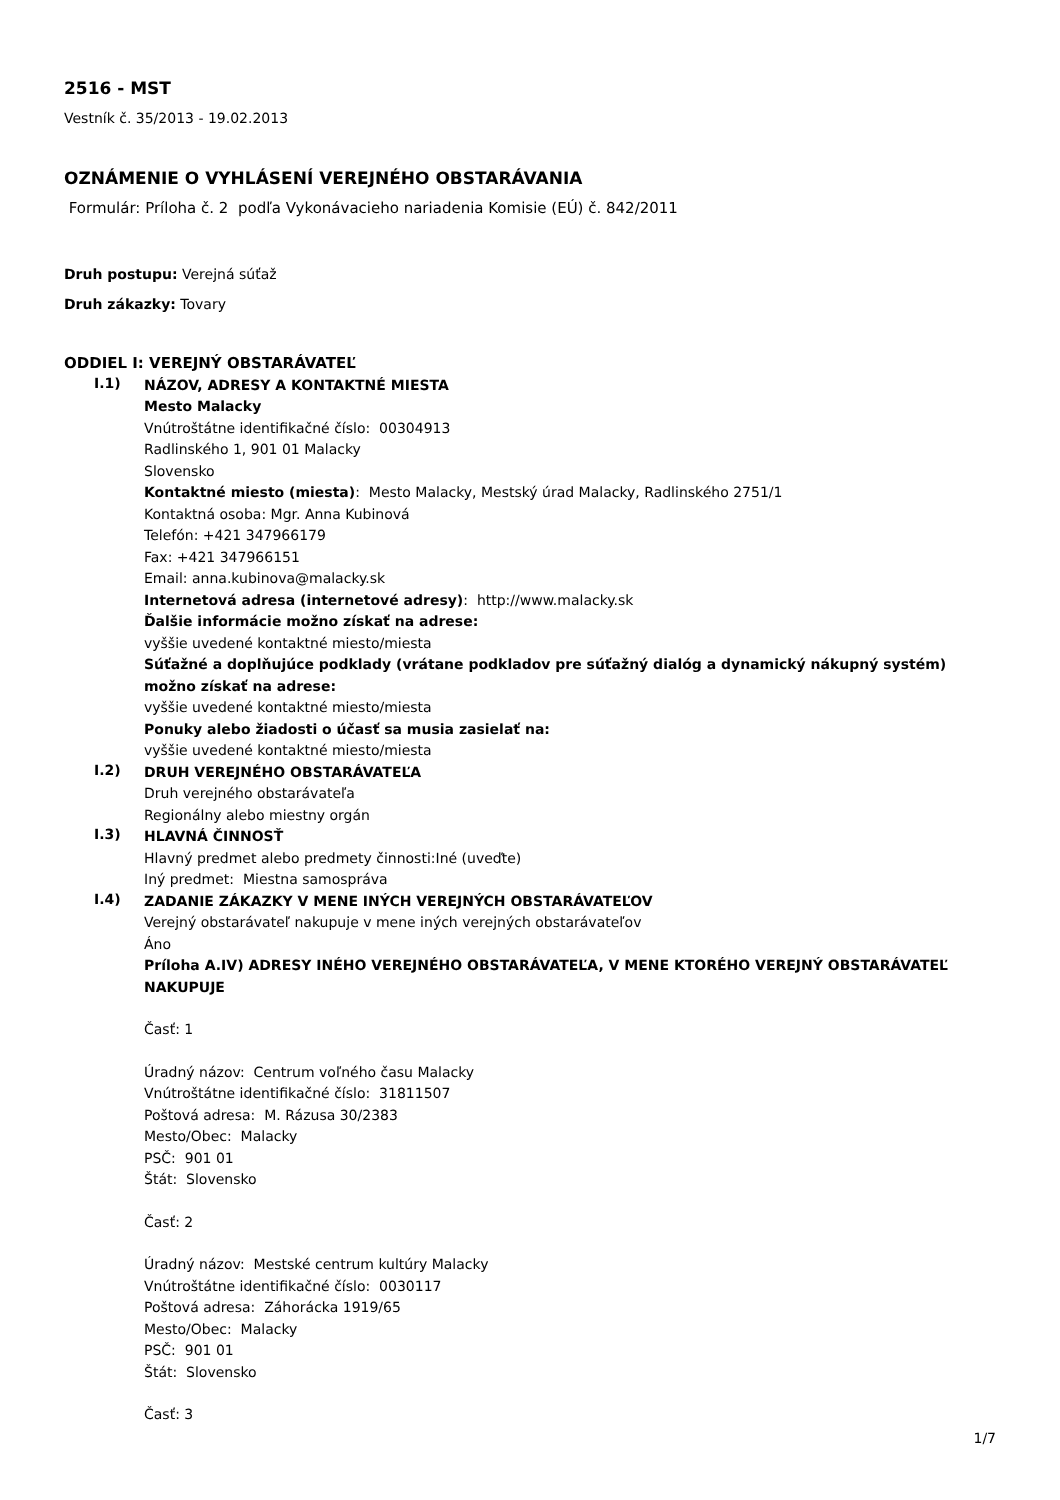2516 - MST
Vestník č. 35/2013 - 19.02.2013
OZNÁMENIE O VYHLÁSENÍ VEREJNÉHO OBSTARÁVANIA
Formulár: Príloha č. 2 podľa Vykonávacieho nariadenia Komisie (EÚ) č. 842/2011
Druh postupu: Verejná súťaž
Druh zákazky: Tovary
ODDIEL I: VEREJNÝ OBSTARÁVATEĽ
I.1)
NÁZOV, ADRESY A KONTAKTNÉ MIESTA
Mesto Malacky
Vnútroštátne identifikačné číslo: 00304913
Radlinského 1, 901 01 Malacky
Slovensko
Kontaktné miesto (miesta): Mesto Malacky, Mestský úrad Malacky, Radlinského 2751/1
Kontaktná osoba: Mgr. Anna Kubinová
Telefón: +421 347966179
Fax: +421 347966151
Email: anna.kubinova@malacky.sk
Internetová adresa (internetové adresy): http://www.malacky.sk
Ďalšie informácie možno získať na adrese:
vyššie uvedené kontaktné miesto/miesta
Súťažné a doplňujúce podklady (vrátane podkladov pre súťažný dialóg a dynamický nákupný systém) možno získať na adrese:
vyššie uvedené kontaktné miesto/miesta
Ponuky alebo žiadosti o účasť sa musia zasielať na:
vyššie uvedené kontaktné miesto/miesta
I.2)
DRUH VEREJNÉHO OBSTARÁVATEĽA
Druh verejného obstarávateľa
Regionálny alebo miestny orgán
I.3)
HLAVNÁ ČINNOSŤ
Hlavný predmet alebo predmety činnosti:Iné (uveďte)
Iný predmet: Miestna samospráva
I.4)
ZADANIE ZÁKAZKY V MENE INÝCH VEREJNÝCH OBSTARÁVATEĽOV
Verejný obstarávateľ nakupuje v mene iných verejných obstarávateľov
Áno
Príloha A.IV) ADRESY INÉHO VEREJNÉHO OBSTARÁVATEĽA, V MENE KTORÉHO VEREJNÝ OBSTARÁVATEĽ NAKUPUJE
Časť: 1
Úradný názov: Centrum voľného času Malacky
Vnútroštátne identifikačné číslo: 31811507
Poštová adresa: M. Rázusa 30/2383
Mesto/Obec: Malacky
PSČ: 901 01
Štát: Slovensko
Časť: 2
Úradný názov: Mestské centrum kultúry Malacky
Vnútroštátne identifikačné číslo: 0030117
Poštová adresa: Záhorácka 1919/65
Mesto/Obec: Malacky
PSČ: 901 01
Štát: Slovensko
Časť: 3
1/7